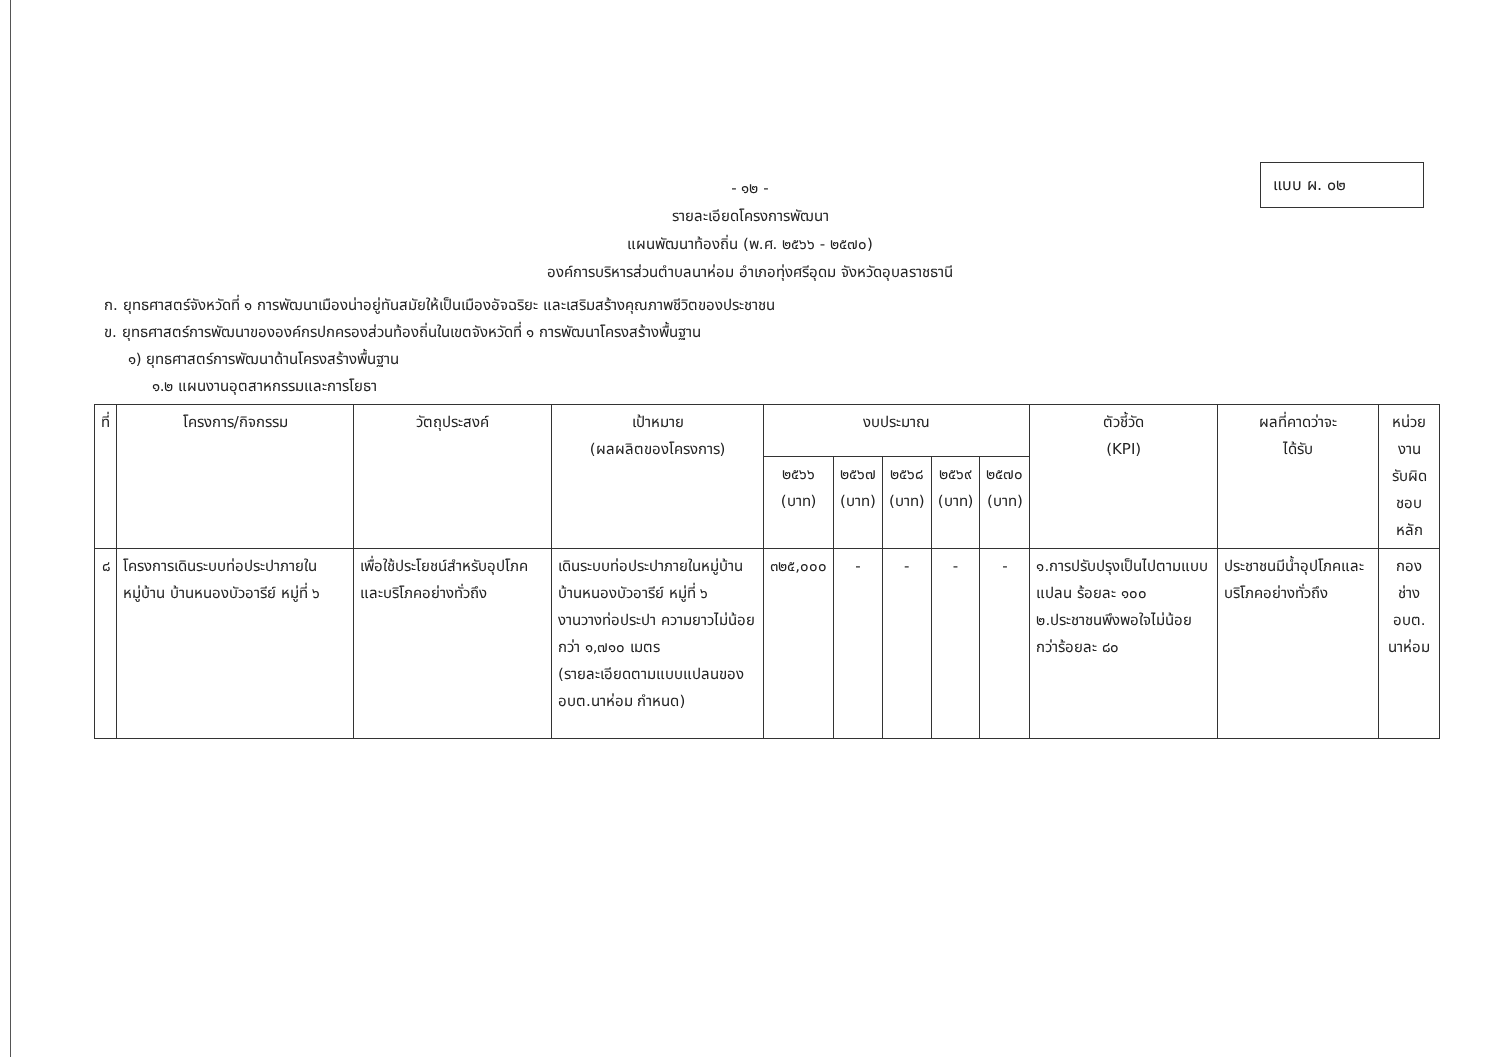แบบ ผ. ๐๒
- ๑๒ -
รายละเอียดโครงการพัฒนา
แผนพัฒนาท้องถิ่น (พ.ศ. ๒๕๖๖ - ๒๕๗๐)
องค์การบริหารส่วนตำบลนาห่อม อำเภอทุ่งศรีอุดม จังหวัดอุบลราชธานี
ก. ยุทธศาสตร์จังหวัดที่ ๑ การพัฒนาเมืองน่าอยู่ทันสมัยให้เป็นเมืองอัจฉริยะ และเสริมสร้างคุณภาพชีวิตของประชาชน
ข. ยุทธศาสตร์การพัฒนาขององค์กรปกครองส่วนท้องถิ่นในเขตจังหวัดที่ ๑ การพัฒนาโครงสร้างพื้นฐาน
๑) ยุทธศาสตร์การพัฒนาด้านโครงสร้างพื้นฐาน
๑.๒ แผนงานอุตสาหกรรมและการโยธา
| ที่ | โครงการ/กิจกรรม | วัตถุประสงค์ | เป้าหมาย (ผลผลิตของโครงการ) | งบประมาณ | | | | | ตัวชี้วัด (KPI) | ผลที่คาดว่าจะ ได้รับ | หน่วยงาน รับผิดชอบ หลัก |
| --- | --- | --- | --- | --- | --- | --- | --- | --- | --- | --- | --- |
| | | | | ๒๕๖๖ (บาท) | ๒๕๖๗ (บาท) | ๒๕๖๘ (บาท) | ๒๕๖๙ (บาท) | ๒๕๗๐ (บาท) | | | |
| ๘ | โครงการเดินระบบท่อประปาภายในหมู่บ้าน บ้านหนองบัวอารีย์ หมู่ที่ ๖ | เพื่อใช้ประโยชน์สำหรับอุปโภคและบริโภคอย่างทั่วถึง | เดินระบบท่อประปาภายในหมู่บ้าน บ้านหนองบัวอารีย์ หมู่ที่ ๖ งานวางท่อประปา ความยาวไม่น้อยกว่า ๑,๗๑๐ เมตร (รายละเอียดตามแบบแปลนของ อบต.นาห่อม กำหนด) | ๓๒๕,๐๐๐ | - | - | - | - | ๑.การปรับปรุงเป็นไปตามแบบแปลน ร้อยละ ๑๐๐ ๒.ประชาชนพึงพอใจไม่น้อยกว่าร้อยละ ๘๐ | ประชาชนมีน้ำอุปโภคและบริโภคอย่างทั่วถึง | กองช่าง อบต. นาห่อม |